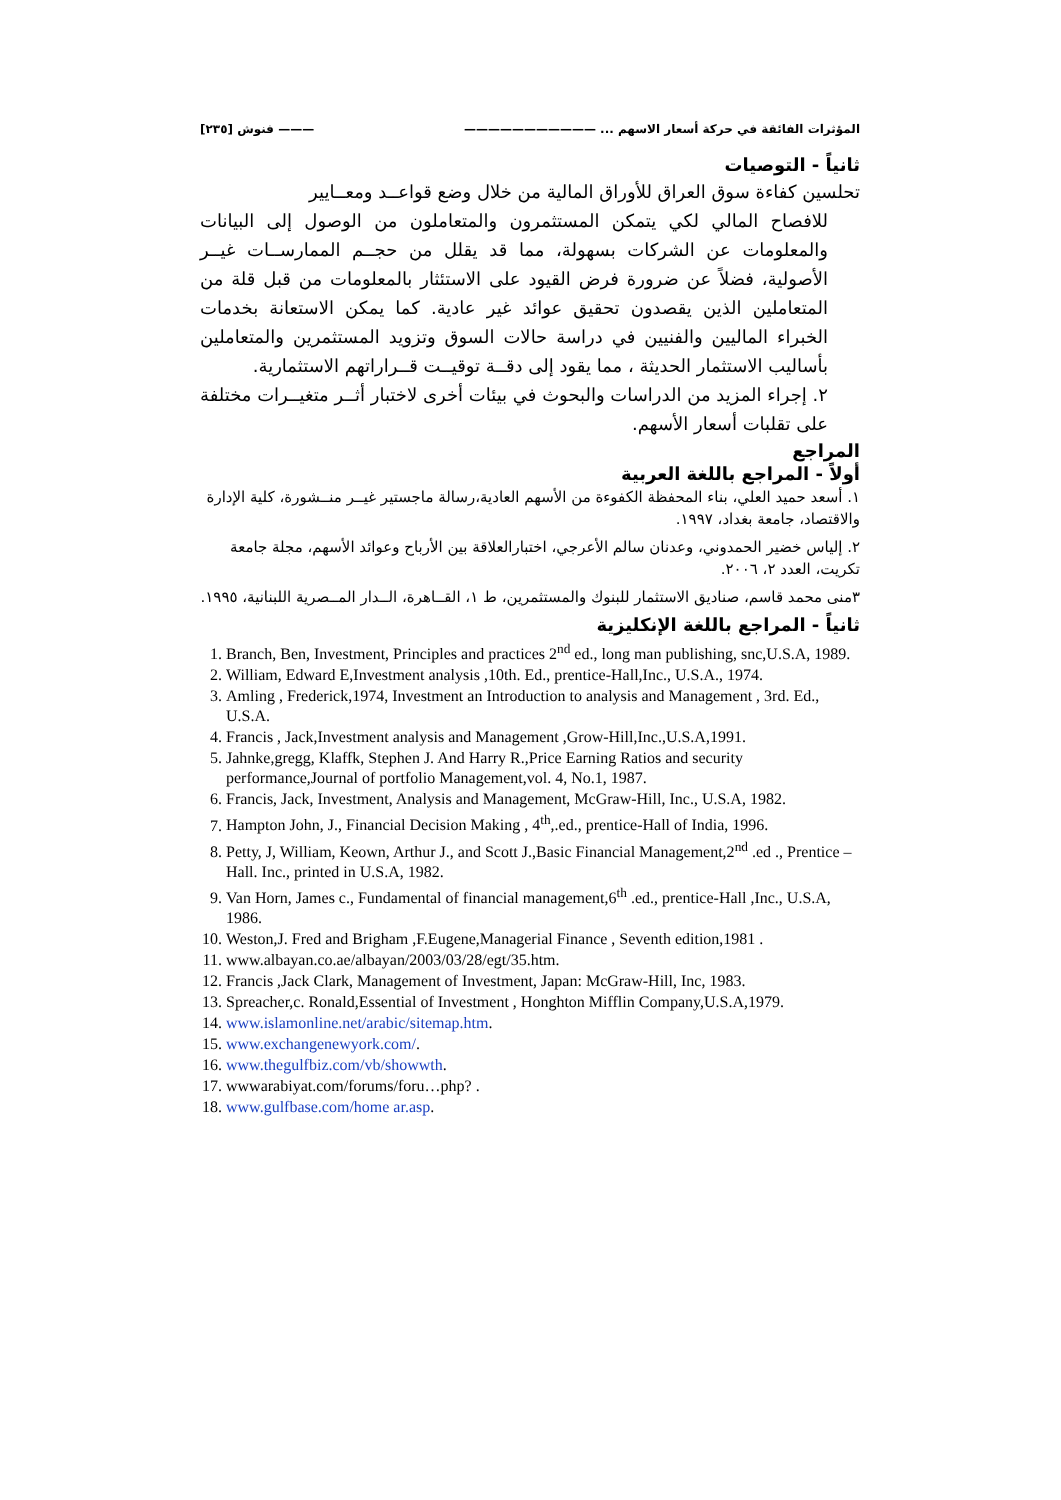المؤثرات الفائقة في حركة أسعار الاسهم ... ——————————— ——— فنوش [٢٣٥]
ثانياً - التوصيات
تحلسين كفاءة سوق العراق للأوراق المالية من خلال وضع قواعــد ومعــايير
للافصاح المالي لكي يتمكن المستثمرون والمتعاملون من الوصول إلى البيانات والمعلومات عن الشركات بسهولة، مما قد يقلل من حجــم الممارســات غيــر الأصولية، فضلاً عن ضرورة فرض القيود على الاستئثار بالمعلومات من قبل قلة من المتعاملين الذين يقصدون تحقيق عوائد غير عادية. كما يمكن الاستعانة بخدمات الخبراء الماليين والفنيين في دراسة حالات السوق وتزويد المستثمرين والمتعاملين بأساليب الاستثمار الحديثة ، مما يقود إلى دقــة توقيــت قــراراتهم الاستثمارية.
٢. إجراء المزيد من الدراسات والبحوث في بيئات أخرى لاختبار أثــر متغيــرات مختلفة على تقلبات أسعار الأسهم.
المراجع
أولاً - المراجع باللغة العربية
١. أسعد حميد العلي، بناء المحفظة الكفوءة من الأسهم العادية،رسالة ماجستير غيــر منــشورة، كلية الإدارة والاقتصاد، جامعة بغداد، ١٩٩٧.
٢. إلياس خضير الحمدوني، وعدنان سالم الأعرجي، اختبارالعلاقة بين الأرباح وعوائد الأسهم، مجلة جامعة تكريت، العدد ٢، ٢٠٠٦.
٣منى محمد قاسم، صناديق الاستثمار للبنوك والمستثمرين، ط ١، القــاهرة، الــدار المــصرية اللبنانية، ١٩٩٥.
ثانياً - المراجع باللغة الإنكليزية
1. Branch, Ben, Investment, Principles and practices 2<sup>nd</sup> ed., long man publishing, snc,U.S.A, 1989.
2. William, Edward E,Investment analysis ,10th. Ed., prentice-Hall,Inc., U.S.A., 1974.
3. Amling , Frederick,1974, Investment an Introduction to analysis and Management , 3rd. Ed., U.S.A.
4. Francis , Jack,Investment analysis and Management ,Grow-Hill,Inc.,U.S.A,1991.
5. Jahnke,gregg, Klaffk, Stephen J. And Harry R.,Price Earning Ratios and security performance,Journal of portfolio Management,vol. 4, No.1, 1987.
6. Francis, Jack, Investment, Analysis and Management, McGraw-Hill, Inc., U.S.A, 1982.
7. Hampton John, J., Financial Decision Making , 4<sup>th</sup>,.ed., prentice-Hall of India, 1996.
8. Petty, J, William, Keown, Arthur J., and Scott J.,Basic Financial Management,2<sup>nd</sup> .ed ., Prentice –Hall. Inc., printed in U.S.A, 1982.
9. Van Horn, James c., Fundamental of financial management,6<sup>th</sup> .ed., prentice-Hall ,Inc., U.S.A, 1986.
10. Weston,J. Fred and Brigham ,F.Eugene,Managerial Finance , Seventh edition,1981 .
11. www.albayan.co.ae/albayan/2003/03/28/egt/35.htm.
12. Francis ,Jack Clark, Management of Investment, Japan: McGraw-Hill, Inc, 1983.
13. Spreacher,c. Ronald,Essential of Investment , Honghton Mifflin Company,U.S.A,1979.
14. www.islamonline.net/arabic/sitemap.htm.
15. www.exchangenewyork.com/.
16. www.thegulfbiz.com/vb/showwth.
17. wwwarabiyat.com/forums/foru…php? .
18. www.gulfbase.com/home ar.asp.